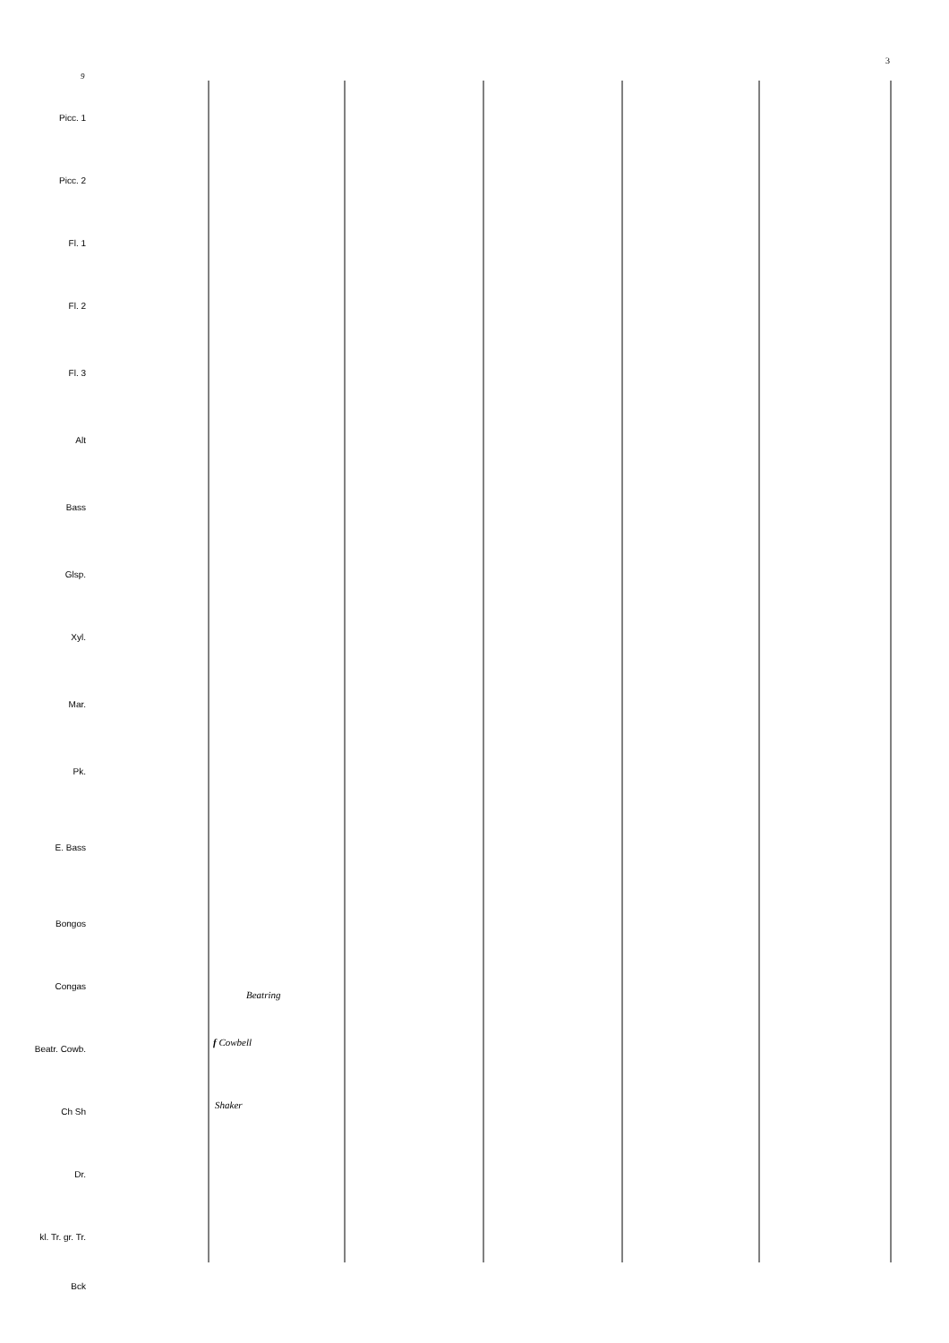3
9
Picc. 1
Picc. 2
Fl. 1
Fl. 2
Fl. 3
Alt
Bass
Glsp.
Xyl.
Mar.
Pk.
E. Bass
Bongos
Congas
Beatr. Cowb.
Ch Sh
Dr.
kl. Tr. gr. Tr.
Bck
Beatring
f Cowbell
Shaker